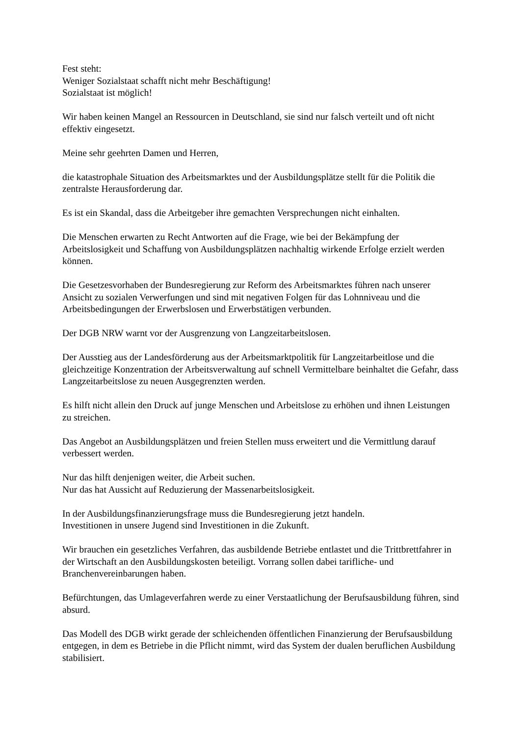Fest steht:
Weniger Sozialstaat schafft nicht mehr Beschäftigung!
Sozialstaat ist möglich!
Wir haben keinen Mangel an Ressourcen in Deutschland, sie sind nur falsch verteilt und oft nicht effektiv eingesetzt.
Meine sehr geehrten Damen und Herren,
die katastrophale Situation des Arbeitsmarktes und der Ausbildungsplätze stellt für die Politik die zentralste Herausforderung dar.
Es ist ein Skandal, dass die Arbeitgeber ihre gemachten Versprechungen nicht einhalten.
Die Menschen erwarten zu Recht Antworten auf die Frage, wie bei der Bekämpfung der Arbeitslosigkeit und Schaffung von Ausbildungsplätzen nachhaltig wirkende Erfolge erzielt werden können.
Die Gesetzesvorhaben der Bundesregierung zur Reform des Arbeitsmarktes führen nach unserer Ansicht zu sozialen Verwerfungen und sind mit negativen Folgen für das Lohnniveau und die Arbeitsbedingungen der Erwerbslosen und Erwerbstätigen verbunden.
Der DGB NRW warnt vor der Ausgrenzung von Langzeitarbeitslosen.
Der Ausstieg aus der Landesförderung aus der Arbeitsmarktpolitik für Langzeitarbeitlose und die gleichzeitige Konzentration der Arbeitsverwaltung auf schnell Vermittelbare beinhaltet die Gefahr, dass Langzeitarbeitslose zu neuen Ausgegrenzten werden.
Es hilft nicht allein den Druck auf junge Menschen und Arbeitslose zu erhöhen und ihnen Leistungen zu streichen.
Das Angebot an Ausbildungsplätzen und freien Stellen muss erweitert und die Vermittlung darauf verbessert werden.
Nur das hilft denjenigen weiter, die Arbeit suchen.
Nur das hat Aussicht auf Reduzierung der Massenarbeitslosigkeit.
In der Ausbildungsfinanzierungsfrage muss die Bundesregierung jetzt handeln.
Investitionen in unsere Jugend sind Investitionen in die Zukunft.
Wir brauchen ein gesetzliches Verfahren, das ausbildende Betriebe entlastet und die Trittbrettfahrer in der Wirtschaft an den Ausbildungskosten beteiligt. Vorrang sollen dabei tarifliche- und Branchenvereinbarungen haben.
Befürchtungen, das Umlageverfahren werde zu einer Verstaatlichung der Berufsausbildung führen, sind absurd.
Das Modell des DGB wirkt gerade der schleichenden öffentlichen Finanzierung der Berufsausbildung entgegen, in dem es Betriebe in die Pflicht nimmt, wird das System der dualen beruflichen Ausbildung stabilisiert.